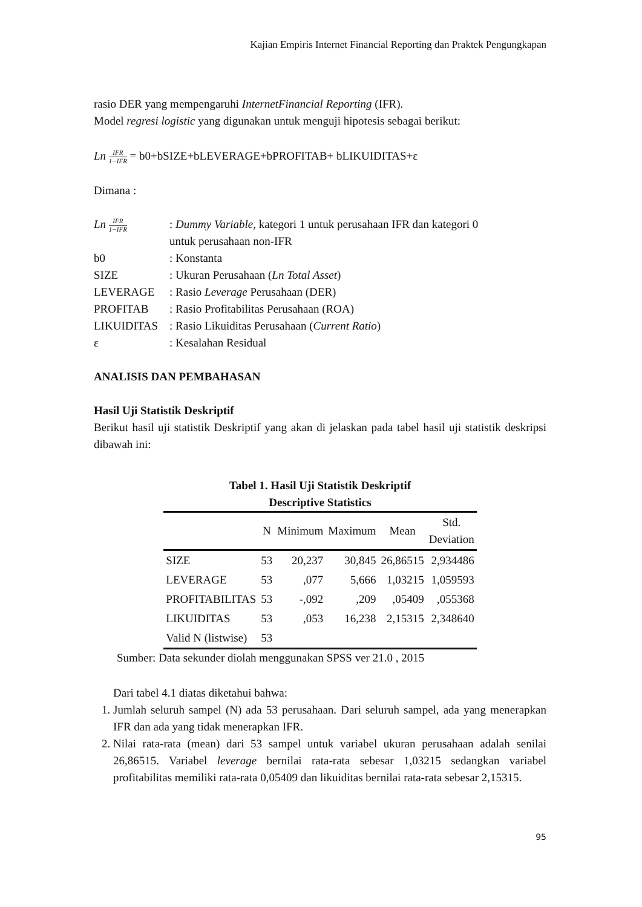Kajian Empiris Internet Financial Reporting dan Praktek Pengungkapan
rasio DER yang mempengaruhi InternetFinancial Reporting (IFR).
Model regresi logistic yang digunakan untuk menguji hipotesis sebagai berikut:
Ln IFR 1−IFR = b0+bSIZE+bLEVERAGE+bPROFITAB+ bLIKUIDITAS+ε
Dimana :
| Ln IFR 1−IFR | : Dummy Variable, kategori 1 untuk perusahaan IFR dan kategori 0 untuk perusahaan non-IFR |
| b0 | : Konstanta |
| SIZE | : Ukuran Perusahaan ( Ln Total Asset ) |
| LEVERAGE | : Rasio Leverage Perusahaan (DER) |
| PROFITAB | : Rasio Profitabilitas Perusahaan (ROA) |
| LIKUIDITAS | : Rasio Likuiditas Perusahaan ( Current Ratio ) |
| ε | : Kesalahan Residual |
ANALISIS DAN PEMBAHASAN
Hasil Uji Statistik Deskriptif
Berikut hasil uji statistik Deskriptif yang akan di jelaskan pada tabel hasil uji statistik deskripsi dibawah ini:
Tabel 1. Hasil Uji Statistik Deskriptif
Descriptive Statistics
| | N | Minimum | Maximum | Mean | Std. Deviation |
| --- | --- | --- | --- | --- | --- |
| SIZE | 53 | 20,237 | 30,845 | 26,86515 | 2,934486 |
| LEVERAGE | 53 | ,077 | 5,666 | 1,03215 | 1,059593 |
| PROFITABILITAS | 53 | -,092 | ,209 | ,05409 | ,055368 |
| LIKUIDITAS | 53 | ,053 | 16,238 | 2,15315 | 2,348640 |
| Valid N (listwise) | 53 | | | | |
Sumber: Data sekunder diolah menggunakan SPSS ver 21.0 , 2015
Dari tabel 4.1 diatas diketahui bahwa:
1. Jumlah seluruh sampel (N) ada 53 perusahaan. Dari seluruh sampel, ada yang menerapkan IFR dan ada yang tidak menerapkan IFR.
2. Nilai rata-rata (mean) dari 53 sampel untuk variabel ukuran perusahaan adalah senilai 26,86515. Variabel leverage bernilai rata-rata sebesar 1,03215 sedangkan variabel profitabilitas memiliki rata-rata 0,05409 dan likuiditas bernilai rata-rata sebesar 2,15315.
95